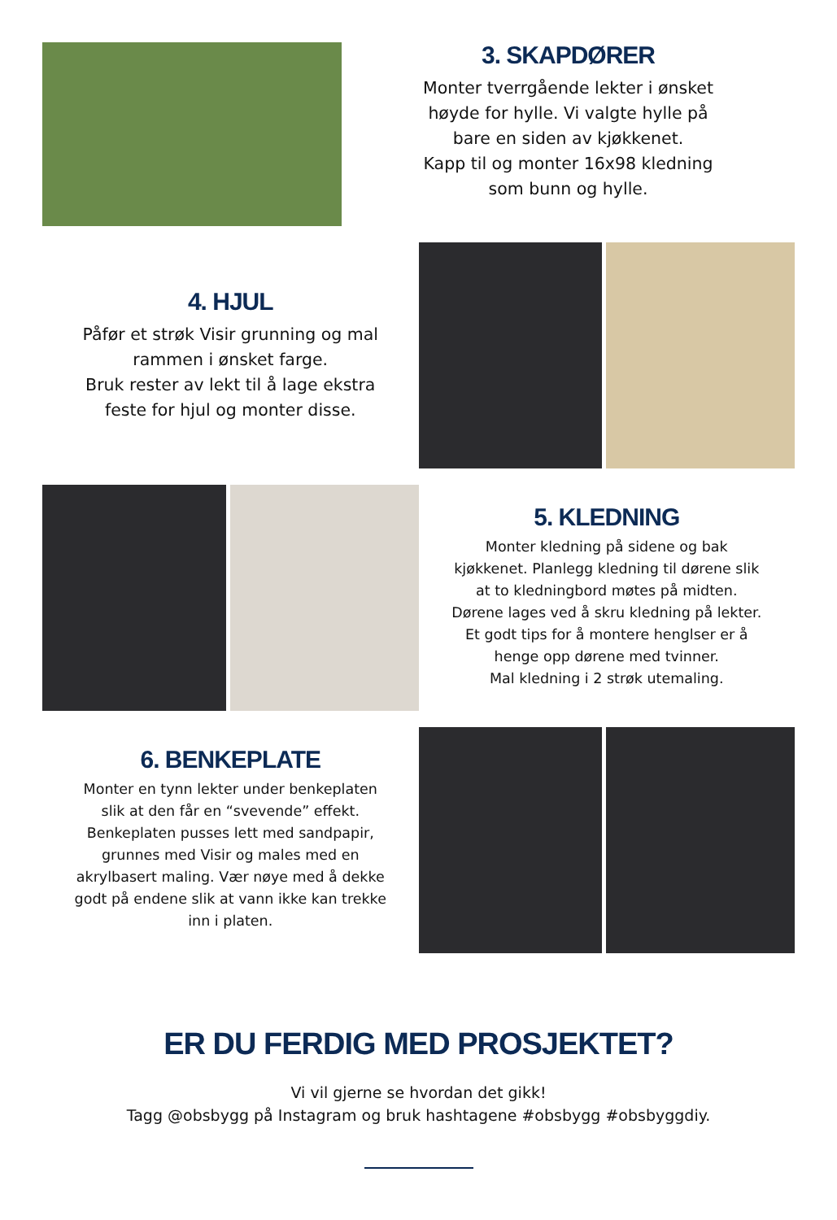3. SKAPDØRER
Monter tverrgående lekter i ønsket
høyde for hylle. Vi valgte hylle på
bare en siden av kjøkkenet.
Kapp til og monter 16x98 kledning
som bunn og hylle.
4. HJUL
Påfør et strøk Visir grunning og mal
rammen i ønsket farge.
Bruk rester av lekt til å lage ekstra
feste for hjul og monter disse.
5. KLEDNING
Monter kledning på sidene og bak
kjøkkenet. Planlegg kledning til dørene slik
at to kledningbord møtes på midten.
Dørene lages ved å skru kledning på lekter.
Et godt tips for å montere henglser er å
henge opp dørene med tvinner.
Mal kledning i 2 strøk utemaling.
6. BENKEPLATE
Monter en tynn lekter under benkeplaten
slik at den får en “svevende” effekt.
Benkeplaten pusses lett med sandpapir,
grunnes med Visir og males med en
akrylbasert maling. Vær nøye med å dekke
godt på endene slik at vann ikke kan trekke
inn i platen.
ER DU FERDIG MED PROSJEKTET?
Vi vil gjerne se hvordan det gikk!
Tagg @obsbygg på Instagram og bruk hashtagene #obsbygg #obsbyggdiy.